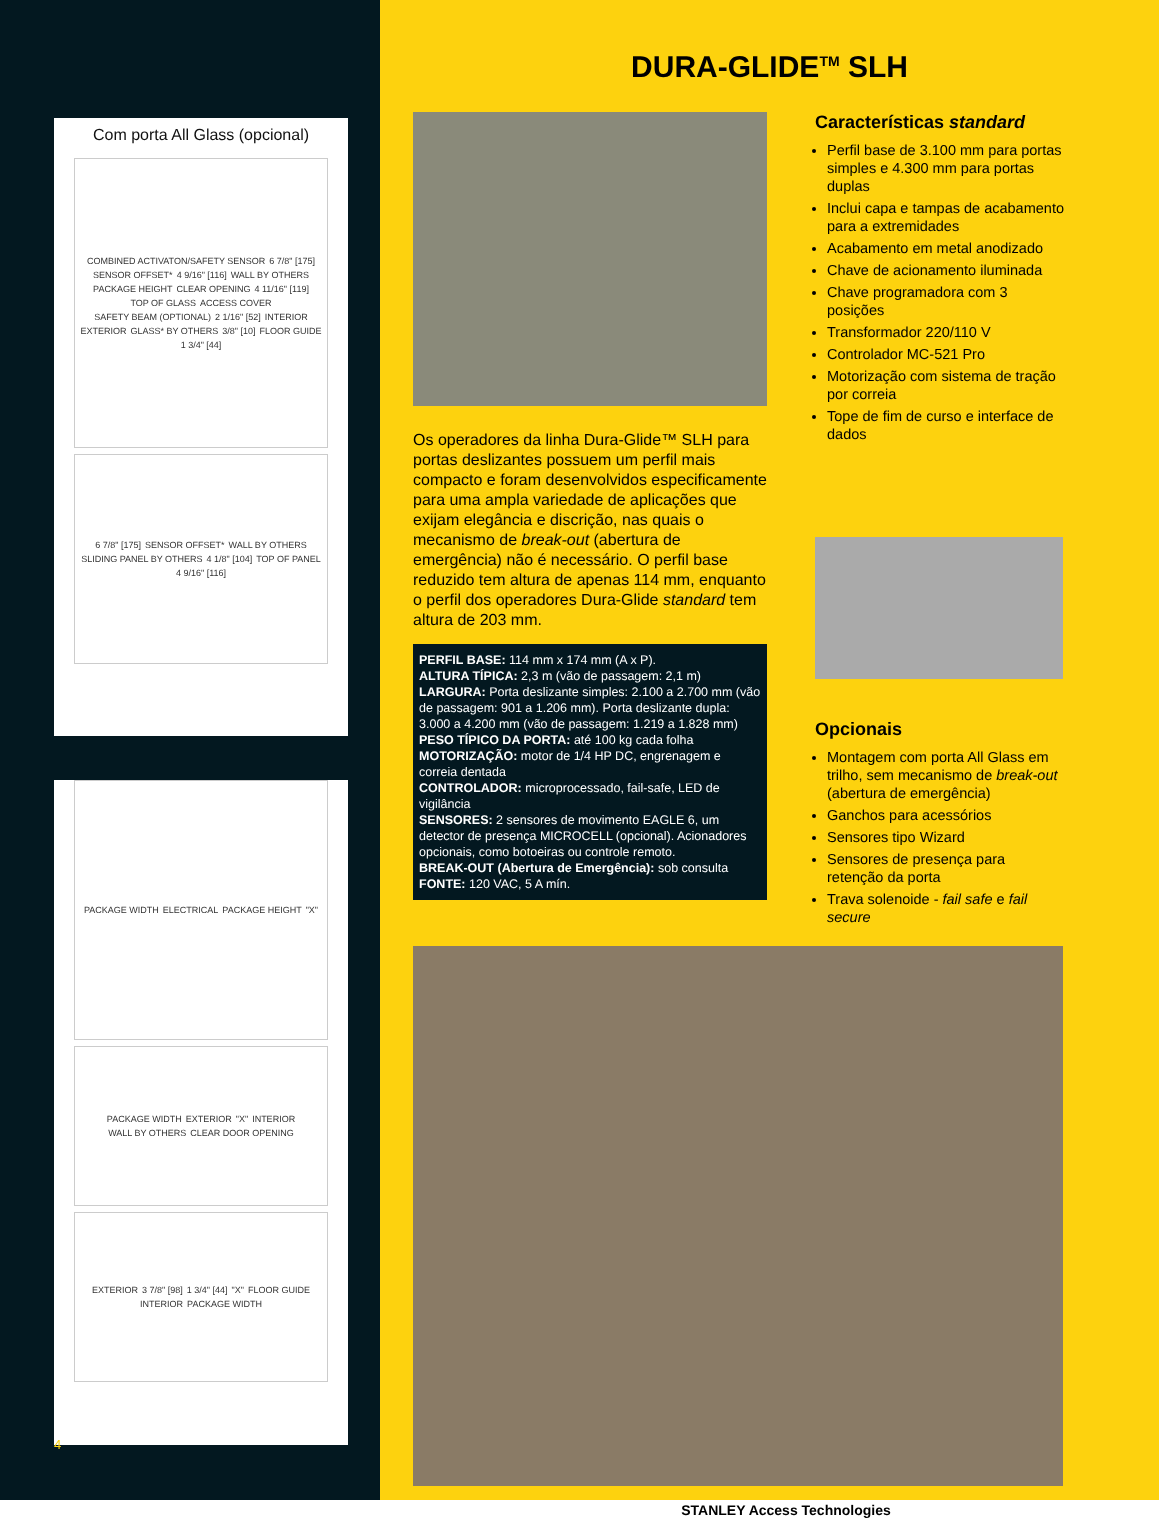Com porta All Glass (opcional)
COMBINED ACTIVATON/SAFETY SENSOR 6 7/8" [175] SENSOR OFFSET* 4 9/16" [116] WALL BY OTHERS PACKAGE HEIGHT CLEAR OPENING 4 11/16" [119] TOP OF GLASS ACCESS COVER SAFETY BEAM (OPTIONAL) 2 1/16" [52] INTERIOR EXTERIOR GLASS* BY OTHERS 3/8" [10] FLOOR GUIDE 1 3/4" [44]
6 7/8" [175] SENSOR OFFSET* WALL BY OTHERS SLIDING PANEL BY OTHERS 4 1/8" [104] TOP OF PANEL 4 9/16" [116]
PACKAGE WIDTH ELECTRICAL PACKAGE HEIGHT "X"
PACKAGE WIDTH EXTERIOR "X" INTERIOR WALL BY OTHERS CLEAR DOOR OPENING
EXTERIOR 3 7/8" [98] 1 3/4" [44] "X" FLOOR GUIDE INTERIOR PACKAGE WIDTH
4
DURA-GLIDE<sup>TM</sup> SLH
Os operadores da linha Dura-Glide™ SLH para portas deslizantes possuem um perfil mais compacto e foram desenvolvidos especificamente para uma ampla variedade de aplicações que exijam elegância e discrição, nas quais o mecanismo de break-out (abertura de emergência) não é necessário. O perfil base reduzido tem altura de apenas 114 mm, enquanto o perfil dos operadores Dura-Glide standard tem altura de 203 mm.
PERFIL BASE: 114 mm x 174 mm (A x P).
ALTURA TÍPICA: 2,3 m (vão de passagem: 2,1 m)
LARGURA: Porta deslizante simples: 2.100 a 2.700 mm (vão de passagem: 901 a 1.206 mm). Porta deslizante dupla: 3.000 a 4.200 mm (vão de passagem: 1.219 a 1.828 mm)
PESO TÍPICO DA PORTA: até 100 kg cada folha
MOTORIZAÇÃO: motor de 1/4 HP DC, engrenagem e correia dentada
CONTROLADOR: microprocessado, fail-safe, LED de vigilância
SENSORES: 2 sensores de movimento EAGLE 6, um detector de presença MICROCELL (opcional). Acionadores opcionais, como botoeiras ou controle remoto.
BREAK-OUT (Abertura de Emergência): sob consulta
FONTE: 120 VAC, 5 A mín.
Características standard
Perfil base de 3.100 mm para portas simples e 4.300 mm para portas duplas
Inclui capa e tampas de acabamento para a extremidades
Acabamento em metal anodizado
Chave de acionamento iluminada
Chave programadora com 3 posições
Transformador 220/110 V
Controlador MC-521 Pro
Motorização com sistema de tração por correia
Tope de fim de curso e interface de dados
Opcionais
Montagem com porta All Glass em trilho, sem mecanismo de break-out (abertura de emergência)
Ganchos para acessórios
Sensores tipo Wizard
Sensores de presença para retenção da porta
Trava solenoide - fail safe e fail secure
STANLEY Access Technologies